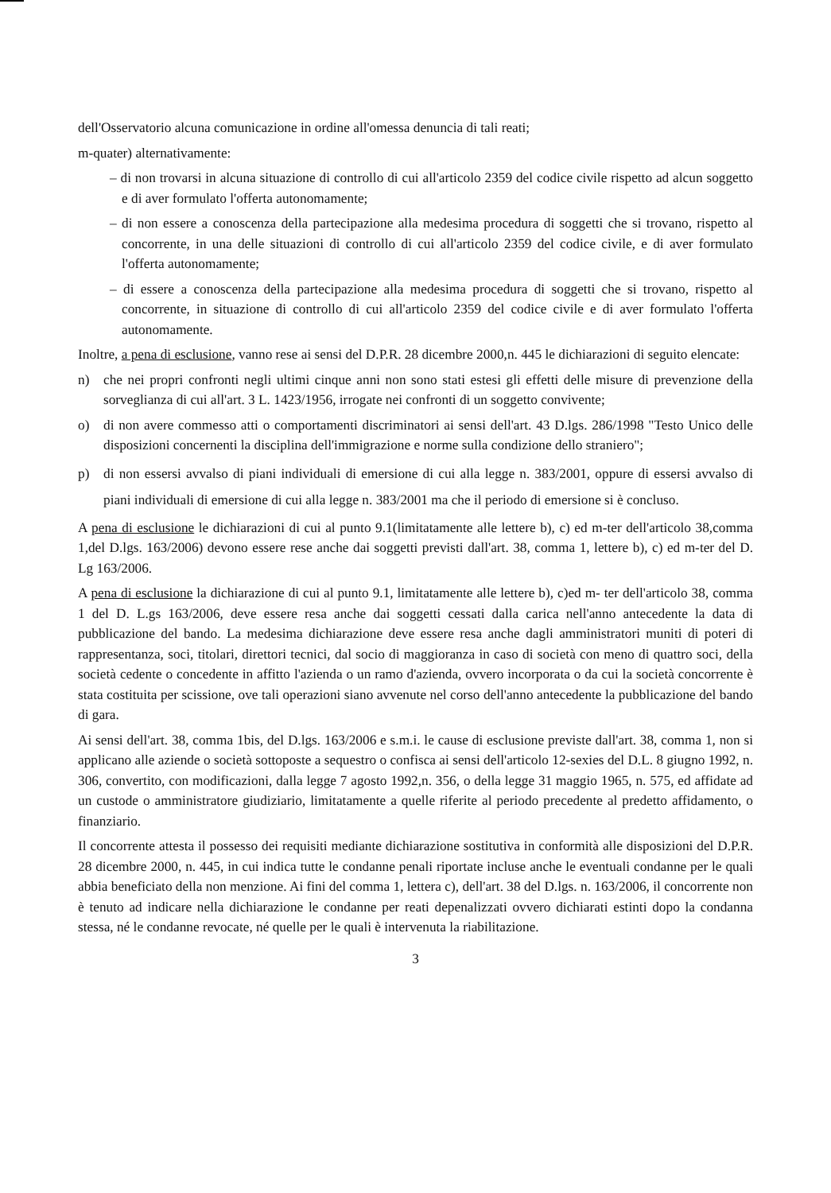dell'Osservatorio alcuna comunicazione in ordine all'omessa denuncia di tali reati;
m-quater) alternativamente:
– di non trovarsi in alcuna situazione di controllo di cui all'articolo 2359 del codice civile rispetto ad alcun soggetto e di aver formulato l'offerta autonomamente;
– di non essere a conoscenza della partecipazione alla medesima procedura di soggetti che si trovano, rispetto al concorrente, in una delle situazioni di controllo di cui all'articolo 2359 del codice civile, e di aver formulato l'offerta autonomamente;
– di essere a conoscenza della partecipazione alla medesima procedura di soggetti che si trovano, rispetto al concorrente, in situazione di controllo di cui all'articolo 2359 del codice civile e di aver formulato l'offerta autonomamente.
Inoltre, a pena di esclusione, vanno rese ai sensi del D.P.R. 28 dicembre 2000,n. 445 le dichiarazioni di seguito elencate:
n) che nei propri confronti negli ultimi cinque anni non sono stati estesi gli effetti delle misure di prevenzione della sorveglianza di cui all'art. 3 L. 1423/1956, irrogate nei confronti di un soggetto convivente;
o) di non avere commesso atti o comportamenti discriminatori ai sensi dell'art. 43 D.lgs. 286/1998 "Testo Unico delle disposizioni concernenti la disciplina dell'immigrazione e norme sulla condizione dello straniero";
p) di non essersi avvalso di piani individuali di emersione di cui alla legge n. 383/2001, oppure di essersi avvalso di piani individuali di emersione di cui alla legge n. 383/2001 ma che il periodo di emersione si è concluso.
A pena di esclusione le dichiarazioni di cui al punto 9.1(limitatamente alle lettere b), c) ed m-ter dell'articolo 38,comma 1,del D.lgs. 163/2006) devono essere rese anche dai soggetti previsti dall'art. 38, comma 1, lettere b), c) ed m-ter del D. Lg 163/2006.
A pena di esclusione la dichiarazione di cui al punto 9.1, limitatamente alle lettere b), c)ed m- ter dell'articolo 38, comma 1 del D. L.gs 163/2006, deve essere resa anche dai soggetti cessati dalla carica nell'anno antecedente la data di pubblicazione del bando. La medesima dichiarazione deve essere resa anche dagli amministratori muniti di poteri di rappresentanza, soci, titolari, direttori tecnici, dal socio di maggioranza in caso di società con meno di quattro soci, della società cedente o concedente in affitto l'azienda o un ramo d'azienda, ovvero incorporata o da cui la società concorrente è stata costituita per scissione, ove tali operazioni siano avvenute nel corso dell'anno antecedente la pubblicazione del bando di gara.
Ai sensi dell'art. 38, comma 1bis, del D.lgs. 163/2006 e s.m.i. le cause di esclusione previste dall'art. 38, comma 1, non si applicano alle aziende o società sottoposte a sequestro o confisca ai sensi dell'articolo 12-sexies del D.L. 8 giugno 1992, n. 306, convertito, con modificazioni, dalla legge 7 agosto 1992,n. 356, o della legge 31 maggio 1965, n. 575, ed affidate ad un custode o amministratore giudiziario, limitatamente a quelle riferite al periodo precedente al predetto affidamento, o finanziario.
Il concorrente attesta il possesso dei requisiti mediante dichiarazione sostitutiva in conformità alle disposizioni del D.P.R. 28 dicembre 2000, n. 445, in cui indica tutte le condanne penali riportate incluse anche le eventuali condanne per le quali abbia beneficiato della non menzione. Ai fini del comma 1, lettera c), dell'art. 38 del D.lgs. n. 163/2006, il concorrente non è tenuto ad indicare nella dichiarazione le condanne per reati depenalizzati ovvero dichiarati estinti dopo la condanna stessa, né le condanne revocate, né quelle per le quali è intervenuta la riabilitazione.
3